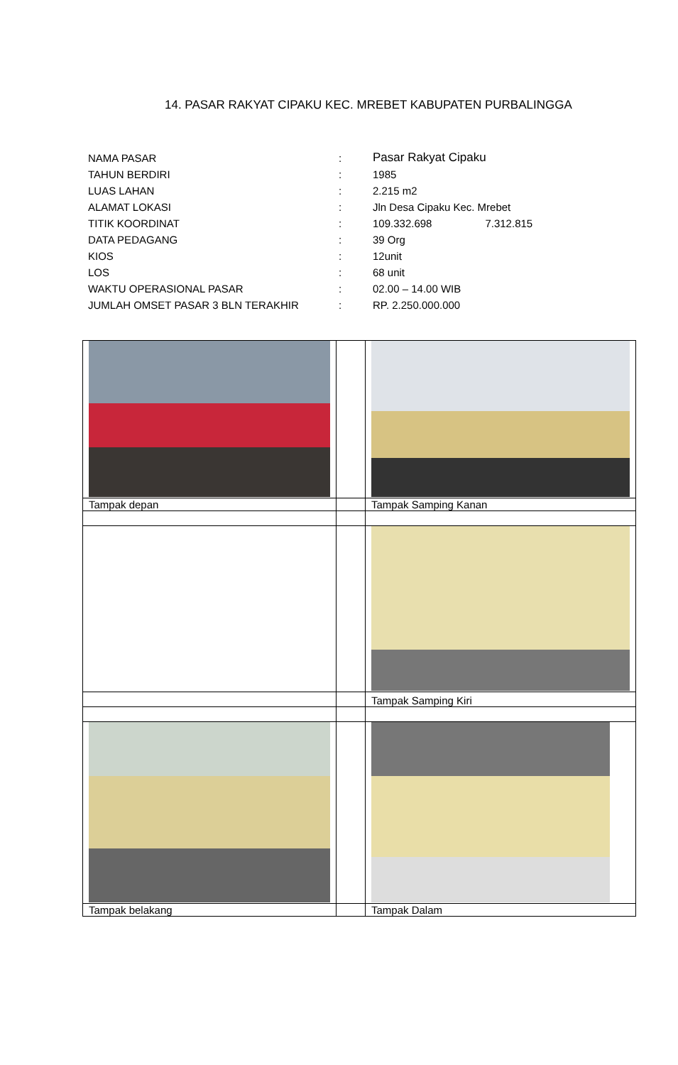14. PASAR RAKYAT CIPAKU KEC. MREBET KABUPATEN PURBALINGGA
| NAMA PASAR | : | Pasar Rakyat Cipaku |
| TAHUN BERDIRI | : | 1985 |
| LUAS LAHAN | : | 2.215 m2 |
| ALAMAT LOKASI | : | Jln Desa Cipaku Kec. Mrebet |
| TITIK KOORDINAT | : | 109.332.698 7.312.815 |
| DATA PEDAGANG | : | 39 Org |
| KIOS | : | 12unit |
| LOS | : | 68 unit |
| WAKTU OPERASIONAL PASAR | : | 02.00 – 14.00 WIB |
| JUMLAH OMSET PASAR 3 BLN TERAKHIR | : | RP. 2.250.000.000 |
| Tampak depan | | Tampak Samping Kanan |
| | | Tampak Samping Kiri |
| Tampak belakang | | Tampak Dalam |